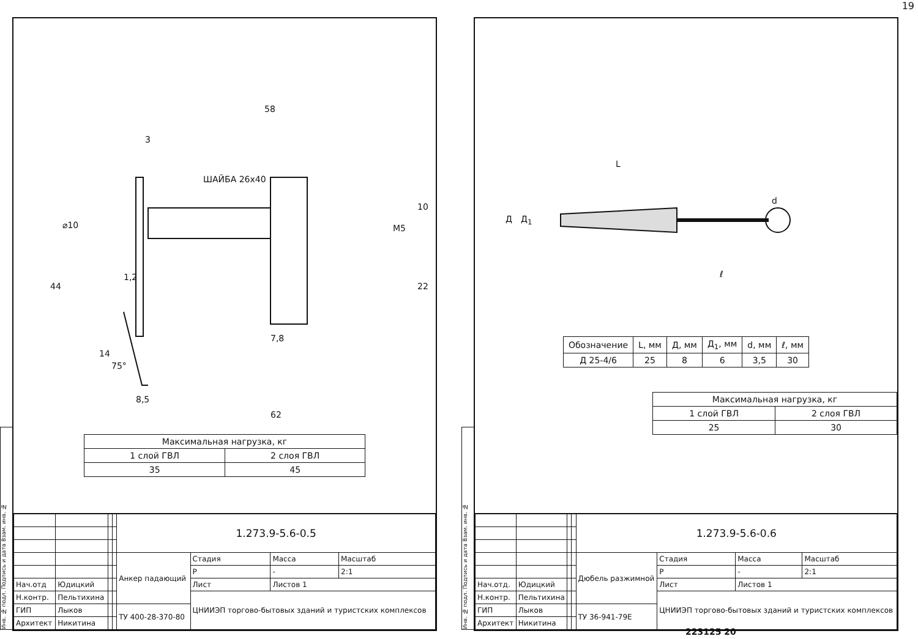19
Инв. № подл. Подпись и дата Взам. инв. №
58
3
ШАЙБА 26х40
⌀10
44
1,2
14
75°
8,5
7,8
10
M5
22
62
| Максимальная нагрузка, кг | |
| 1 слой ГВЛ | 2 слоя ГВЛ |
| 35 | 45 |
| | | | | 1.273.9-5.6-0.5 | | | |
| | | | | Анкер падающий | Стадия | Масса | Масштаб |
| | | | | | Р | - | 2:1 |
| Нач.отд | Юдицкий | | | | Лист | Листов 1 | |
| Н.контр. | Пельтихина | | | | ЦНИИЭП торгово-бытовых зданий и туристских комплексов | | |
| ГИП | Лыков | | | ТУ 400-28-370-80 | | | |
| Архитект | Никитина | | | | | | |
Инв. № подл. Подпись и дата Взам. инв. №
L
Д Д<sub>1</sub>
d
ℓ
| Обозначение | L, мм | Д, мм | Д<sub>1</sub>, мм | d, мм | ℓ, мм |
| --- | --- | --- | --- | --- | --- |
| Д 25-4/6 | 25 | 8 | 6 | 3,5 | 30 |
| Максимальная нагрузка, кг | |
| 1 слой ГВЛ | 2 слоя ГВЛ |
| 25 | 30 |
| | | | | 1.273.9-5.6-0.6 | | | |
| | | | | Дюбель разжимной | Стадия | Масса | Масштаб |
| | | | | | Р | - | 2:1 |
| Нач.отд. | Юдицкий | | | | Лист | Листов 1 | |
| Н.контр. | Пельтихина | | | | ЦНИИЭП торгово-бытовых зданий и туристских комплексов | | |
| ГИП | Лыков | | | ТУ 36-941-79Е | | | |
| Архитект | Никитина | | | | | | |
223125 20